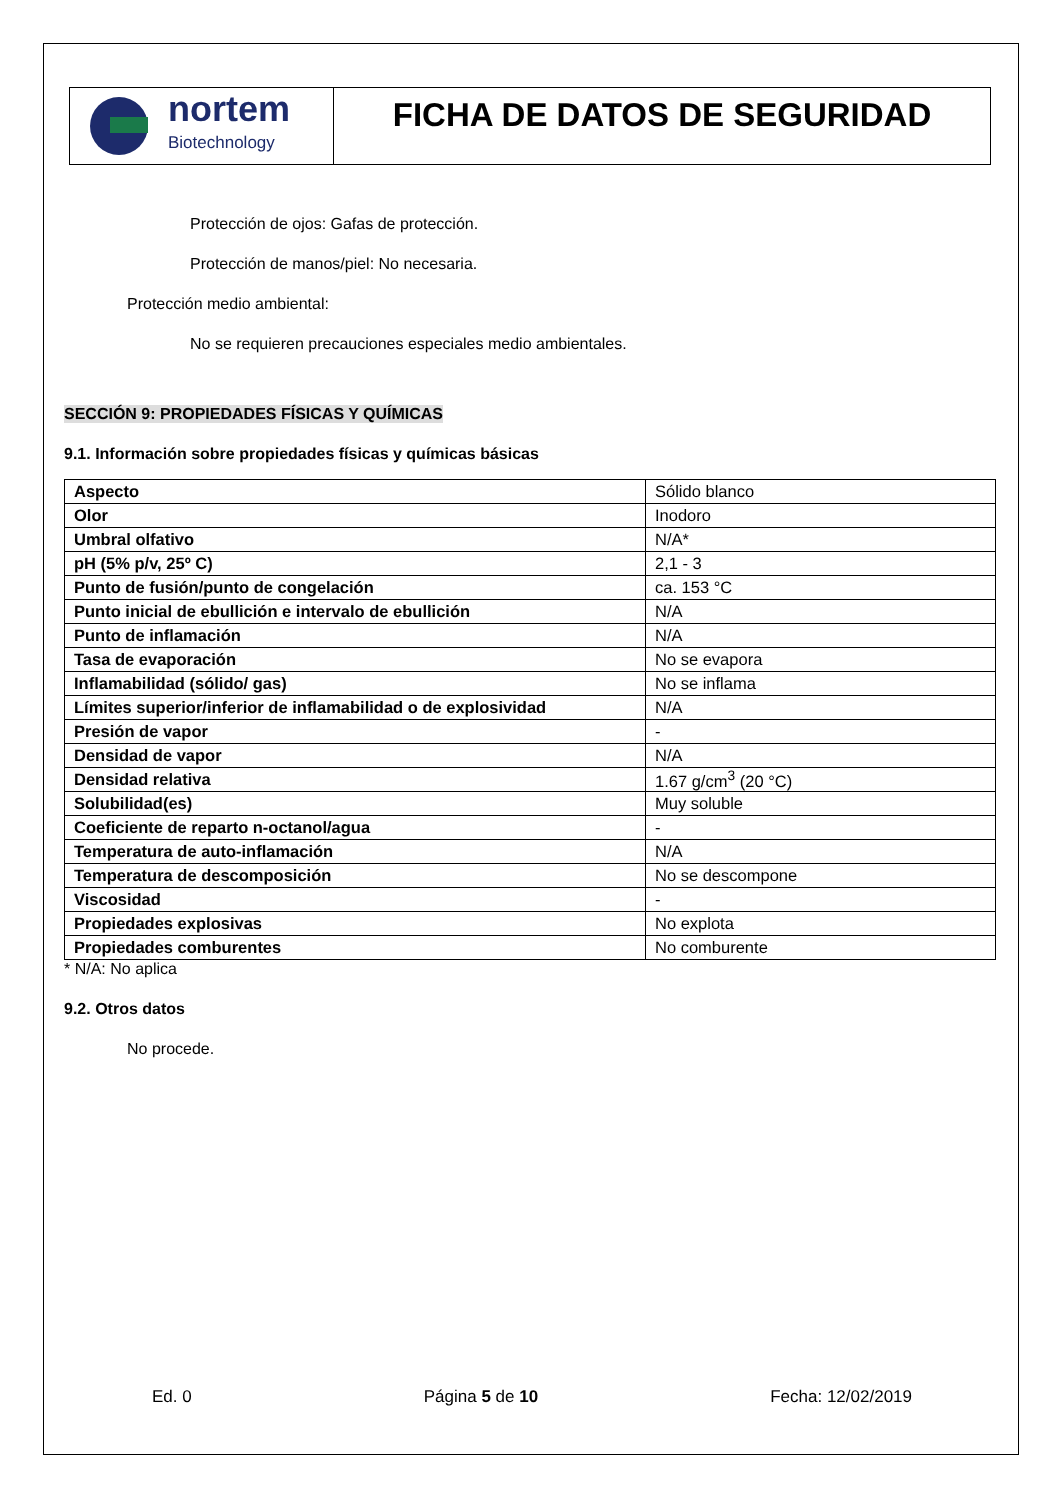nortem
Biotechnology
FICHA DE DATOS DE SEGURIDAD
Protección de ojos: Gafas de protección.
Protección de manos/piel: No necesaria.
Protección medio ambiental:
No se requieren precauciones especiales medio ambientales.
SECCIÓN 9: PROPIEDADES FÍSICAS Y QUÍMICAS
9.1. Información sobre propiedades físicas y químicas básicas
| Aspecto | Sólido blanco |
| Olor | Inodoro |
| Umbral olfativo | N/A* |
| pH (5% p/v, 25º C) | 2,1 - 3 |
| Punto de fusión/punto de congelación | ca. 153 °C |
| Punto inicial de ebullición e intervalo de ebullición | N/A |
| Punto de inflamación | N/A |
| Tasa de evaporación | No se evapora |
| Inflamabilidad (sólido/ gas) | No se inflama |
| Límites superior/inferior de inflamabilidad o de explosividad | N/A |
| Presión de vapor | - |
| Densidad de vapor | N/A |
| Densidad relativa | 1.67 g/cm<sup>3</sup> (20 °C) |
| Solubilidad(es) | Muy soluble |
| Coeficiente de reparto n-octanol/agua | - |
| Temperatura de auto-inflamación | N/A |
| Temperatura de descomposición | No se descompone |
| Viscosidad | - |
| Propiedades explosivas | No explota |
| Propiedades comburentes | No comburente |
* N/A: No aplica
9.2. Otros datos
No procede.
Ed. 0 Página 5 de 10 Fecha: 12/02/2019